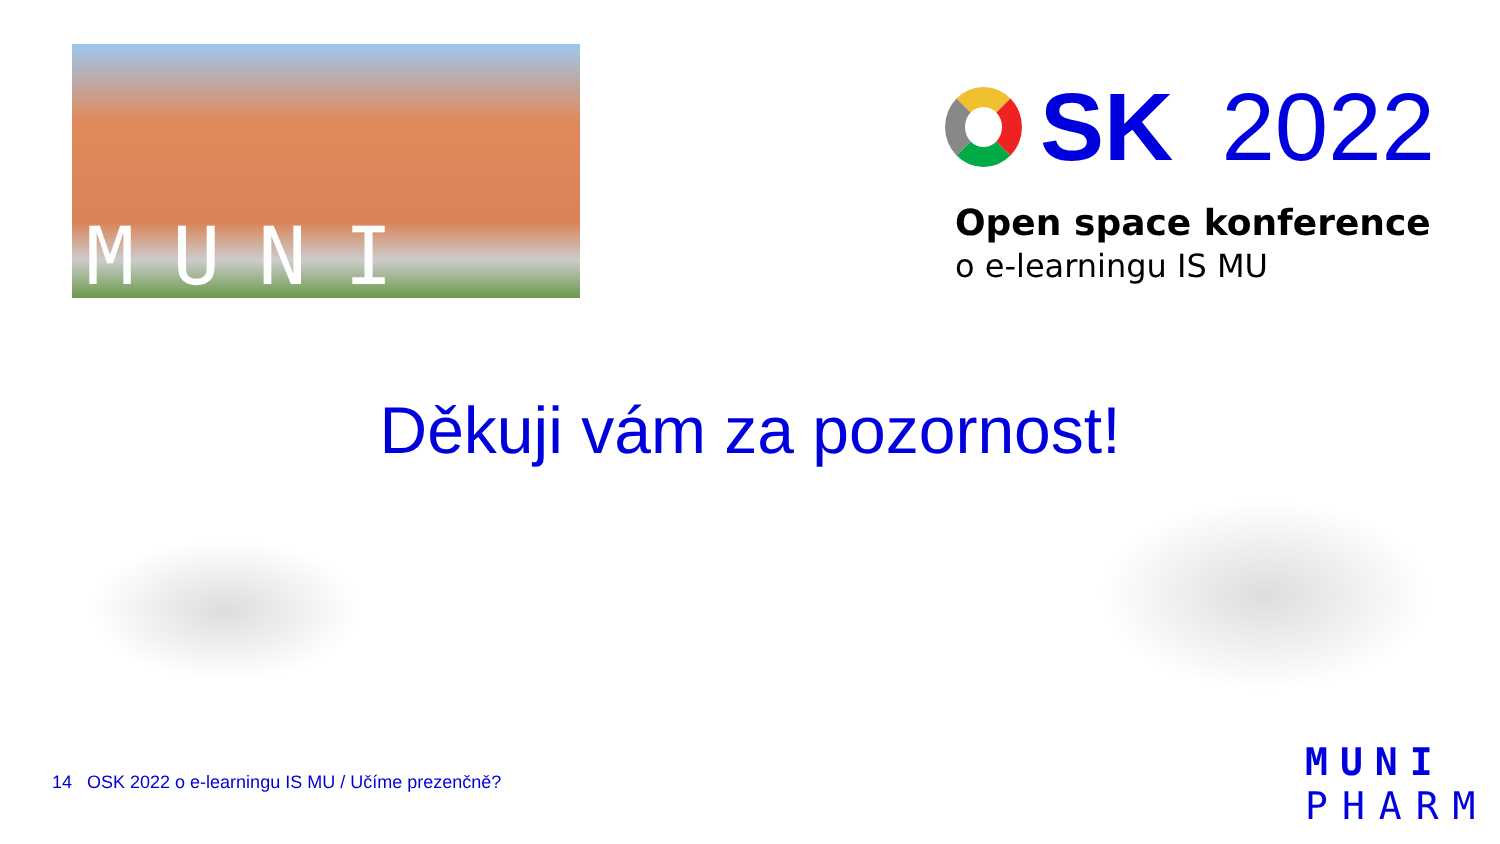MUNI
SK 2022
Open space konference
o e-learningu IS MU
Děkuji vám za pozornost!
14 OSK 2022 o e-learningu IS MU / Učíme prezenčně?
MUNI
PHARM